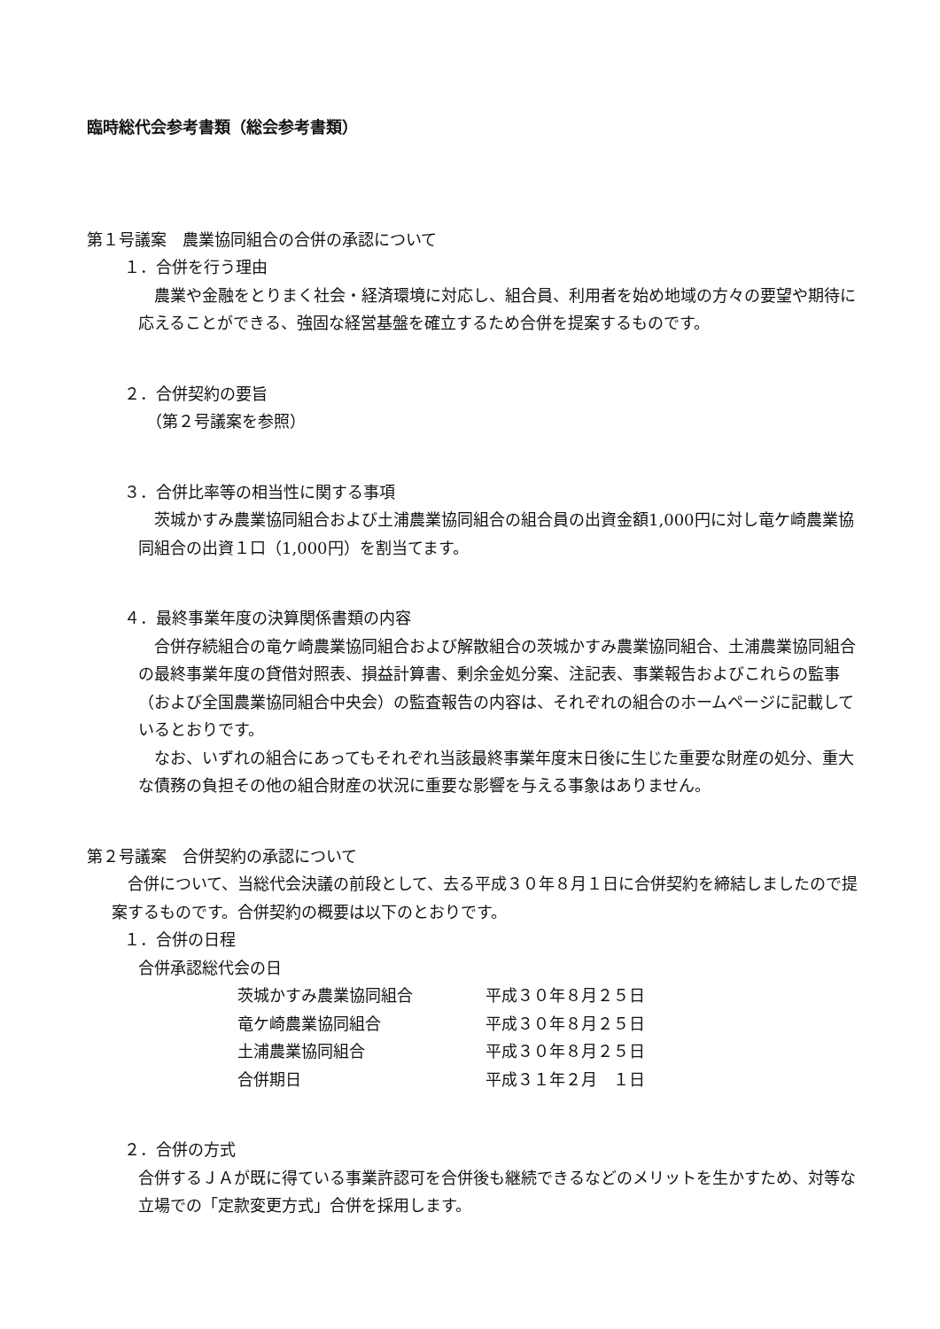臨時総代会参考書類（総会参考書類）
第１号議案　農業協同組合の合併の承認について
１．合併を行う理由
　農業や金融をとりまく社会・経済環境に対応し、組合員、利用者を始め地域の方々の要望や期待に応えることができる、強固な経営基盤を確立するため合併を提案するものです。
２．合併契約の要旨
　（第２号議案を参照）
３．合併比率等の相当性に関する事項
　茨城かすみ農業協同組合および土浦農業協同組合の組合員の出資金額1,000円に対し竜ケ崎農業協同組合の出資１口（1,000円）を割当てます。
４．最終事業年度の決算関係書類の内容
　合併存続組合の竜ケ崎農業協同組合および解散組合の茨城かすみ農業協同組合、土浦農業協同組合の最終事業年度の貸借対照表、損益計算書、剰余金処分案、注記表、事業報告およびこれらの監事（および全国農業協同組合中央会）の監査報告の内容は、それぞれの組合のホームページに記載しているとおりです。
　なお、いずれの組合にあってもそれぞれ当該最終事業年度末日後に生じた重要な財産の処分、重大な債務の負担その他の組合財産の状況に重要な影響を与える事象はありません。
第２号議案　合併契約の承認について
　合併について、当総代会決議の前段として、去る平成３０年８月１日に合併契約を締結しましたので提案するものです。合併契約の概要は以下のとおりです。
１．合併の日程
合併承認総代会の日
| 茨城かすみ農業協同組合 | 平成３０年８月２５日 |
| 竜ケ崎農業協同組合 | 平成３０年８月２５日 |
| 土浦農業協同組合 | 平成３０年８月２５日 |
| 合併期日 | 平成３１年２月 １日 |
２．合併の方式
合併するＪＡが既に得ている事業許認可を合併後も継続できるなどのメリットを生かすため、対等な立場での「定款変更方式」合併を採用します。